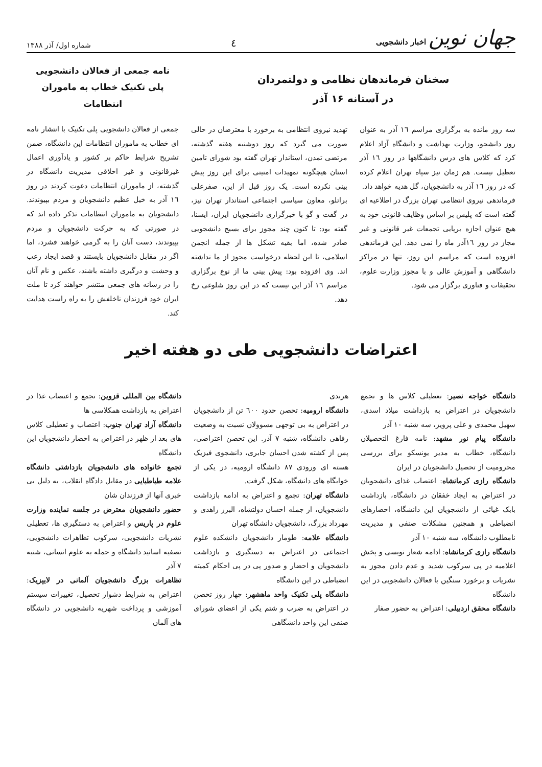جهان نوین اخبار دانشجویی
٤
شماره اول/ آذر ۱۳۸۸
سخنان فرماندهان نظامی و دولتمردان
در آستانه ۱۶ آذر
سه روز مانده به برگزاری مراسم ١٦ آذر به عنوان روز دانشجو، وزارت بهداشت و دانشگاه آزاد اعلام کرد که کلاس های درس دانشگاهها در روز ١٦ آذر تعطیل نیست. هم زمان نیز سپاه تهران اعلام کرده که در روز ١٦ آذر به دانشجویان، گل هدیه خواهد داد.
فرماندهی نیروی انتظامی تهران بزرگ در اطلاعیه ای گفته است که پلیس بر اساس وظایف قانونی خود به هیچ عنوان اجازه برپایی تجمعات غیر قانونی و غیر مجاز در روز ١٦آذر ماه را نمی دهد. این فرماندهی افزوده است که مراسم این روز، تنها در مراکز دانشگاهی و آموزش عالی و با مجوز وزارت علوم، تحقیقات و فناوری برگزار می شود.
تهدید نیروی انتظامی به برخورد با معترضان در حالی صورت می گیرد که روز دوشنبه هفته گذشته، مرتضی تمدن، استاندار تهران گفته بود شورای تامین استان هیچگونه تمهیدات امنیتی برای این روز پیش بینی نکرده است. یک روز قبل از این، صفرعلی براتلو، معاون سیاسی اجتماعی استاندار تهران نیز، در گفت و گو با خبرگزاری دانشجویان ایران، ایسنا، گفته بود: تا کنون چند مجوز برای بسیج دانشجویی صادر شده، اما بقیه تشکل ها از جمله انجمن اسلامی، تا این لحظه درخواست مجوز از ما نداشته اند. وی افزوده بود: پیش بینی ما از نوع برگزاری مراسم ١٦ آذر این نیست که در این روز شلوغی رخ دهد.
نامه جمعی از فعالان دانشجویی
پلی تکنیک خطاب به ماموران انتظامات
جمعی از فعالان دانشجویی پلی تکنیک با انتشار نامه ای خطاب به ماموران انتظامات این دانشگاه، ضمن تشریح شرایط حاکم بر کشور و یادآوری اعمال غیرقانونی و غیر اخلاقی مدیریت دانشگاه در گذشته، از ماموران انتظامات دعوت کردند در روز ١٦ آذر به خیل عظیم دانشجویان و مردم بپیوندند. دانشجویان به ماموران انتظامات تذکر داده اند که در صورتی که به حرکت دانشجویان و مردم بپیوندند، دست آنان را به گرمی خواهند فشرد، اما اگر در مقابل دانشجویان بایستند و قصد ایجاد رعب و وحشت و درگیری داشته باشند، عکس و نام آنان را در رسانه های جمعی منتشر خواهند کرد تا ملت ایران خود فرزندان ناخلفش را به راه راست هدایت کند.
اعتراضات دانشجویی طی دو هفته اخیر
دانشگاه خواجه نصیر: تعطیلی کلاس ها و تجمع دانشجویان در اعتراض به بازداشت میلاد اسدی، سهیل محمدی و علی پرویز، سه شنبه ١٠ آذر
دانشگاه پیام نور مشهد: نامه فارغ التحصیلان دانشگاه، خطاب به مدیر یونسکو برای بررسی محرومیت از تحصیل دانشجویان در ایران
دانشگاه رازی کرمانشاه: اعتصاب غذای دانشجویان در اعتراض به ایجاد خفقان در دانشگاه، بازداشت بابک غیاثی از دانشجویان این دانشگاه، احضارهای انضباطی و همچنین مشکلات صنفی و مدیریت نامطلوب دانشگاه، سه شنبه ١٠ آذر
دانشگاه رازی کرمانشاه: ادامه شعار نویسی و پخش اعلامیه در پی سرکوب شدید و عدم دادن مجوز به نشریات و برخورد سنگین با فعالان دانشجویی در این دانشگاه
دانشگاه محقق اردبیلی: اعتراض به حضور صفار
هرندی
دانشگاه ارومیه: تحصن حدود ٦٠٠ تن از دانشجویان در اعتراض به بی توجهی مسوولان نسبت به وضعیت رفاهی دانشگاه، شنبه ٧ آذر. این تحصن اعتراضی، پس از کشته شدن احسان جابری، دانشجوی فیزیک هسته ای ورودی ٨٧ دانشگاه ارومیه، در یکی از خوابگاه های دانشگاه، شکل گرفت.
دانشگاه تهران: تجمع و اعتراض به ادامه بازداشت دانشجویان، از جمله احسان دولتشاه، البرز زاهدی و مهرداد بزرگ، دانشجویان دانشگاه تهران
دانشگاه علامه: طومار دانشجویان دانشکده علوم اجتماعی در اعتراض به دستگیری و بازداشت دانشجویان و احضار و صدور پی در پی احکام کمیته انضباطی در این دانشگاه
دانشگاه پلی تکنیک واحد ماهشهر: چهار روز تحصن در اعتراض به ضرب و شتم یکی از اعضای شورای صنفی این واحد دانشگاهی
دانشگاه بین المللی قزوین: تجمع و اعتصاب غذا در اعتراض به بازداشت همکلاسی ها
دانشگاه آزاد تهران جنوب: اعتصاب و تعطیلی کلاس های بعد از ظهر در اعتراض به احضار دانشجویان این دانشگاه
تجمع خانواده های دانشجویان بازداشتی دانشگاه علامه طباطبایی در مقابل دادگاه انقلاب، به دلیل بی خبری آنها از فرزندان شان
حضور دانشجویان معترض در جلسه نماینده وزارت علوم در پاریس و اعتراض به دستگیری ها، تعطیلی نشریات دانشجویی، سرکوب تظاهرات دانشجویی، تصفیه اساتید دانشگاه و حمله به علوم انسانی، شنبه ٧ آذر
تظاهرات بزرگ دانشجویان آلمانی در لایپزیک: اعتراض به شرایط دشوار تحصیل، تغییرات سیستم آموزشی و پرداخت شهریه دانشجویی در دانشگاه های آلمان